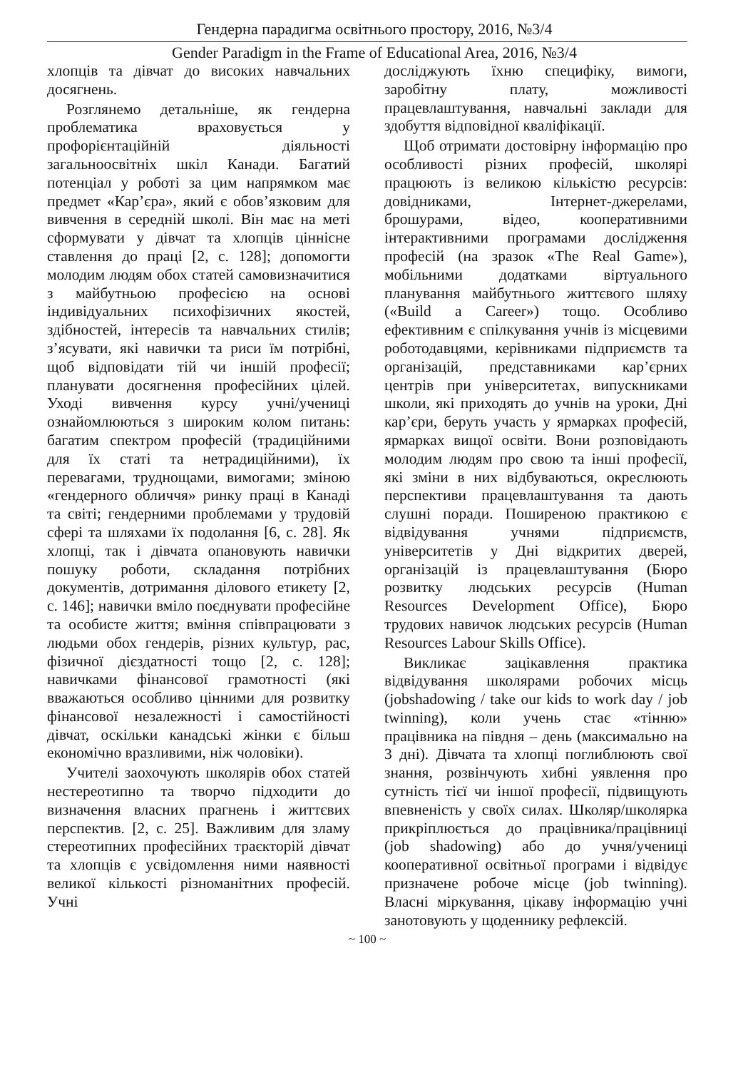Гендерна парадигма освітнього простору, 2016, №3/4
Gender Paradigm in the Frame of Educational Area, 2016, №3/4
хлопців та дівчат до високих навчальних досягнень.
Розглянемо детальніше, як гендерна проблематика враховується у профорієнтаційній діяльності загальноосвітніх шкіл Канади. Багатий потенціал у роботі за цим напрямком має предмет «Кар’єра», який є обов’язковим для вивчення в середній школі. Він має на меті сформувати у дівчат та хлопців ціннісне ставлення до праці [2, с. 128]; допомогти молодим людям обох статей самовизначитися з майбутньою професією на основі індивідуальних психофізичних якостей, здібностей, інтересів та навчальних стилів; з’ясувати, які навички та риси їм потрібні, щоб відповідати тій чи іншій професії; планувати досягнення професійних цілей. Уході вивчення курсу учні/учениці ознайомлюються з широким колом питань: багатим спектром професій (традиційними для їх статі та нетрадиційними), їх перевагами, труднощами, вимогами; зміною «гендерного обличчя» ринку праці в Канаді та світі; гендерними проблемами у трудовій сфері та шляхами їх подолання [6, с. 28]. Як хлопці, так і дівчата опановують навички пошуку роботи, складання потрібних документів, дотримання ділового етикету [2, с. 146]; навички вміло поєднувати професійне та особисте життя; вміння співпрацювати з людьми обох гендерів, різних культур, рас, фізичної дієздатності тощо [2, с. 128]; навичками фінансової грамотності (які вважаються особливо цінними для розвитку фінансової незалежності і самостійності дівчат, оскільки канадські жінки є більш економічно вразливими, ніж чоловіки).
Учителі заохочують школярів обох статей нестереотипно та творчо підходити до визначення власних прагнень і життєвих перспектив. [2, с. 25]. Важливим для зламу стереотипних професійних траєкторій дівчат та хлопців є усвідомлення ними наявності великої кількості різноманітних професій. Учні
досліджують їхню специфіку, вимоги, заробітну плату, можливості працевлаштування, навчальні заклади для здобуття відповідної кваліфікації.
Щоб отримати достовірну інформацію про особливості різних професій, школярі працюють із великою кількістю ресурсів: довідниками, Інтернет-джерелами, брошурами, відео, кооперативними інтерактивними програмами дослідження професій (на зразок «The Real Game»), мобільними додатками віртуального планування майбутнього життєвого шляху («Build a Career») тощо. Особливо ефективним є спілкування учнів із місцевими роботодавцями, керівниками підприємств та організацій, представниками кар’єрних центрів при університетах, випускниками школи, які приходять до учнів на уроки, Дні кар’єри, беруть участь у ярмарках професій, ярмарках вищої освіти. Вони розповідають молодим людям про свою та інші професії, які зміни в них відбуваються, окреслюють перспективи працевлаштування та дають слушні поради. Поширеною практикою є відвідування учнями підприємств, університетів у Дні відкритих дверей, організацій із працевлаштування (Бюро розвитку людських ресурсів (Human Resources Development Office), Бюро трудових навичок людських ресурсів (Human Resources Labour Skills Office).
Викликає зацікавлення практика відвідування школярами робочих місць (jobshadowing / take our kids to work day / job twinning), коли учень стає «тінню» працівника на півдня – день (максимально на 3 дні). Дівчата та хлопці поглиблюють свої знання, розвінчують хибні уявлення про сутність тієї чи іншої професії, підвищують впевненість у своїх силах. Школяр/школярка прикріплюється до працівника/працівниці (job shadowing) або до учня/учениці кооперативної освітньої програми і відвідує призначене робоче місце (job twinning). Власні міркування, цікаву інформацію учні занотовують у щоденнику рефлексій.
~ 100 ~